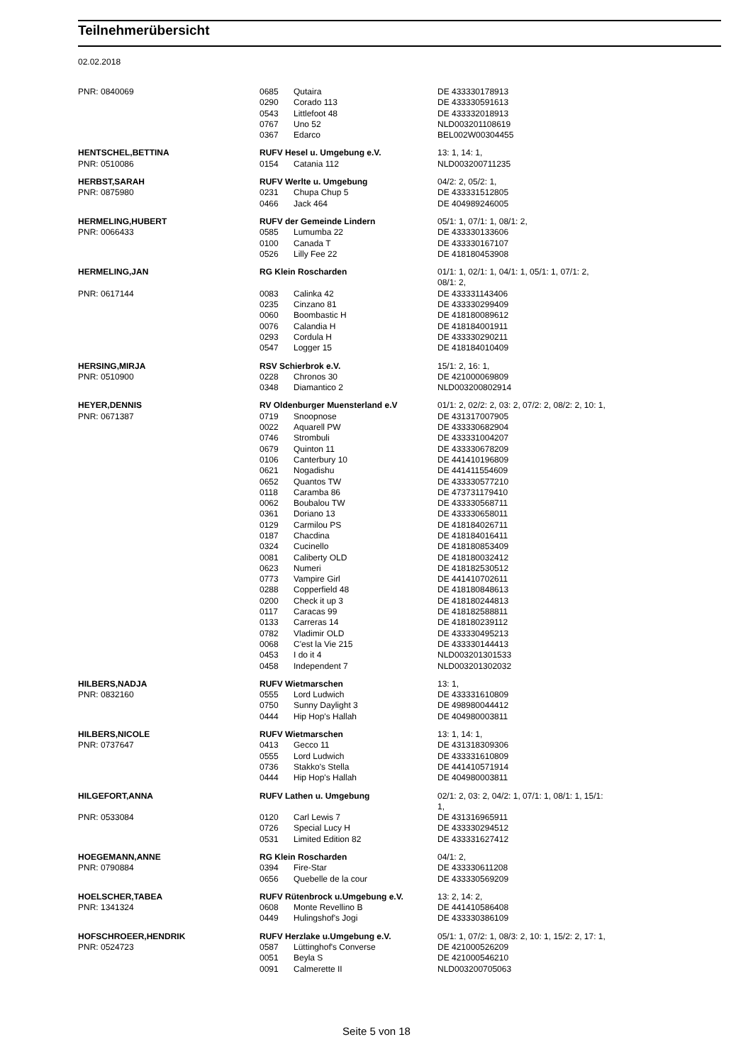Teilnehmerübersicht
02.02.2018
| PNR: 0840069 | 0685 | Qutaira | DE 433330178913 |
| | 0290 | Corado 113 | DE 433330591613 |
| | 0543 | Littlefoot 48 | DE 433332018913 |
| | 0767 | Uno 52 | NLD003201108619 |
| | 0367 | Edarco | BEL002W00304455 |
| HENTSCHEL,BETTINA | RUFV Hesel u. Umgebung e.V. | | 13: 1, 14: 1, |
| PNR: 0510086 | 0154 | Catania 112 | NLD003200711235 |
| HERBST,SARAH | RUFV Werlte u. Umgebung | | 04/2: 2, 05/2: 1, |
| PNR: 0875980 | 0231 | Chupa Chup 5 | DE 433331512805 |
| | 0466 | Jack 464 | DE 404989246005 |
| HERMELING,HUBERT | RUFV der Gemeinde Lindern | | 05/1: 1, 07/1: 1, 08/1: 2, |
| PNR: 0066433 | 0585 | Lumumba 22 | DE 433330133606 |
| | 0100 | Canada T | DE 433330167107 |
| | 0526 | Lilly Fee 22 | DE 418180453908 |
| HERMELING,JAN | RG Klein Roscharden | | 01/1: 1, 02/1: 1, 04/1: 1, 05/1: 1, 07/1: 2, 08/1: 2, |
| PNR: 0617144 | 0083 | Calinka 42 | DE 433331143406 |
| | 0235 | Cinzano 81 | DE 433330299409 |
| | 0060 | Boombastic H | DE 418180089612 |
| | 0076 | Calandia H | DE 418184001911 |
| | 0293 | Cordula H | DE 433330290211 |
| | 0547 | Logger 15 | DE 418184010409 |
| HERSING,MIRJA | RSV Schierbrok e.V. | | 15/1: 2, 16: 1, |
| PNR: 0510900 | 0228 | Chronos 30 | DE 421000069809 |
| | 0348 | Diamantico 2 | NLD003200802914 |
| HEYER,DENNIS | RV Oldenburger Muensterland e.V | | 01/1: 2, 02/2: 2, 03: 2, 07/2: 2, 08/2: 2, 10: 1, |
| PNR: 0671387 | 0719 | Snoopnose | DE 431317007905 |
| | 0022 | Aquarell PW | DE 433330682904 |
| | 0746 | Strombuli | DE 433331004207 |
| | 0679 | Quinton 11 | DE 433330678209 |
| | 0106 | Canterbury 10 | DE 441410196809 |
| | 0621 | Nogadishu | DE 441411554609 |
| | 0652 | Quantos TW | DE 433330577210 |
| | 0118 | Caramba 86 | DE 473731179410 |
| | 0062 | Boubalou TW | DE 433330568711 |
| | 0361 | Doriano 13 | DE 433330658011 |
| | 0129 | Carmilou PS | DE 418184026711 |
| | 0187 | Chacdina | DE 418184016411 |
| | 0324 | Cucinello | DE 418180853409 |
| | 0081 | Caliberty OLD | DE 418180032412 |
| | 0623 | Numeri | DE 418182530512 |
| | 0773 | Vampire Girl | DE 441410702611 |
| | 0288 | Copperfield 48 | DE 418180848613 |
| | 0200 | Check it up 3 | DE 418180244813 |
| | 0117 | Caracas 99 | DE 418182588811 |
| | 0133 | Carreras 14 | DE 418180239112 |
| | 0782 | Vladimir OLD | DE 433330495213 |
| | 0068 | C'est la Vie 215 | DE 433330144413 |
| | 0453 | I do it 4 | NLD003201301533 |
| | 0458 | Independent 7 | NLD003201302032 |
| HILBERS,NADJA | RUFV Wietmarschen | | 13: 1, |
| PNR: 0832160 | 0555 | Lord Ludwich | DE 433331610809 |
| | 0750 | Sunny Daylight 3 | DE 498980044412 |
| | 0444 | Hip Hop's Hallah | DE 404980003811 |
| HILBERS,NICOLE | RUFV Wietmarschen | | 13: 1, 14: 1, |
| PNR: 0737647 | 0413 | Gecco 11 | DE 431318309306 |
| | 0555 | Lord Ludwich | DE 433331610809 |
| | 0736 | Stakko's Stella | DE 441410571914 |
| | 0444 | Hip Hop's Hallah | DE 404980003811 |
| HILGEFORT,ANNA | RUFV Lathen u. Umgebung | | 02/1: 2, 03: 2, 04/2: 1, 07/1: 1, 08/1: 1, 15/1: 1, |
| PNR: 0533084 | 0120 | Carl Lewis 7 | DE 431316965911 |
| | 0726 | Special Lucy H | DE 433330294512 |
| | 0531 | Limited Edition 82 | DE 433331627412 |
| HOEGEMANN,ANNE | RG Klein Roscharden | | 04/1: 2, |
| PNR: 0790884 | 0394 | Fire-Star | DE 433330611208 |
| | 0656 | Quebelle de la cour | DE 433330569209 |
| HOELSCHER,TABEA | RUFV Rütenbrock u.Umgebung e.V. | | 13: 2, 14: 2, |
| PNR: 1341324 | 0608 | Monte Revellino B | DE 441410586408 |
| | 0449 | Hulingshof's Jogi | DE 433330386109 |
| HOFSCHROEER,HENDRIK | RUFV Herzlake u.Umgebung e.V. | | 05/1: 1, 07/2: 1, 08/3: 2, 10: 1, 15/2: 2, 17: 1, |
| PNR: 0524723 | 0587 | Lüttinghof's Converse | DE 421000526209 |
| | 0051 | Beyla S | DE 421000546210 |
| | 0091 | Calmerette II | NLD003200705063 |
Seite 5 von 18